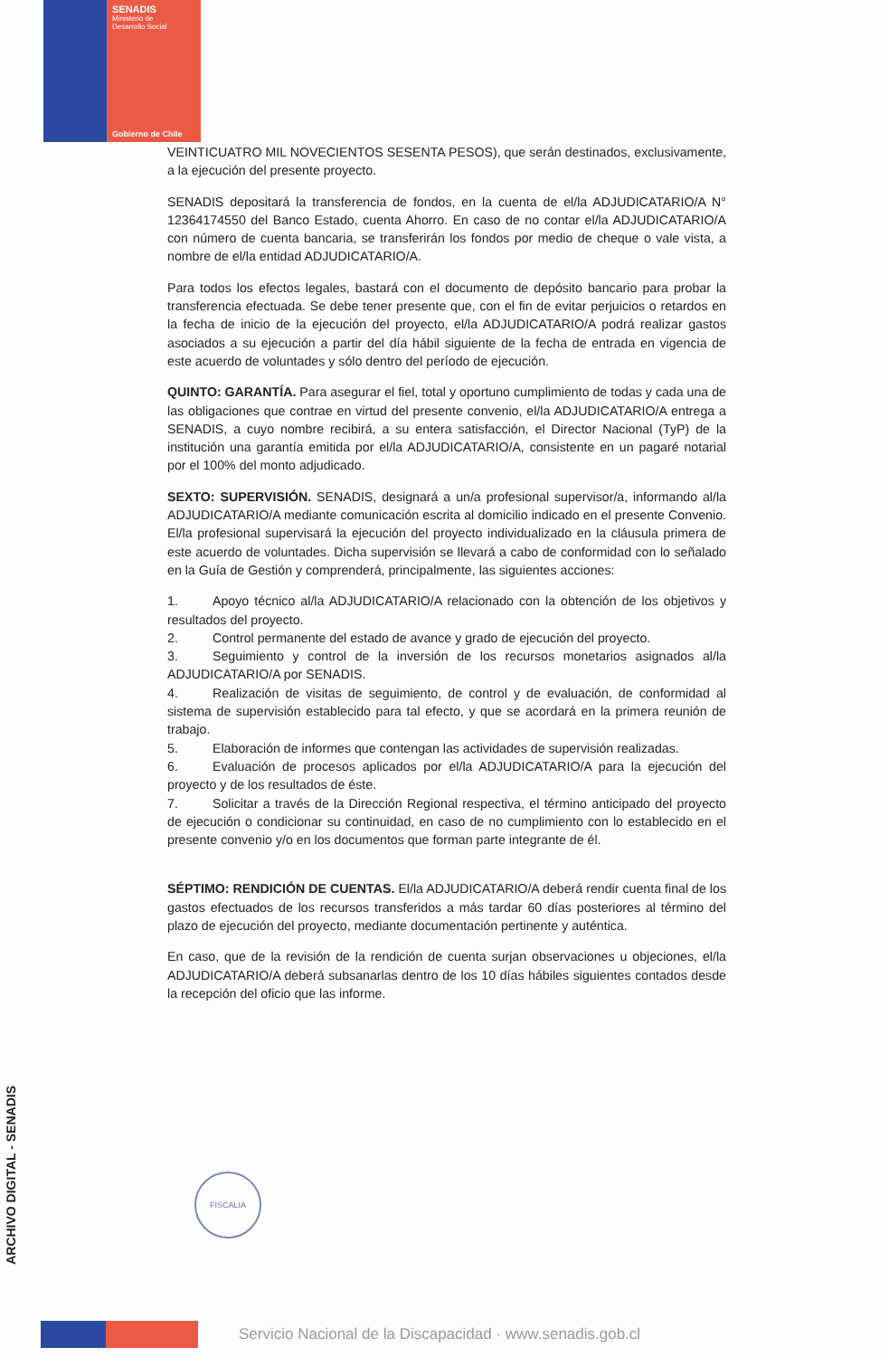SENADIS
Ministerio de
Desarrollo Social
Gobierno de Chile
VEINTICUATRO MIL NOVECIENTOS SESENTA PESOS), que serán destinados, exclusivamente, a la ejecución del presente proyecto.
SENADIS depositará la transferencia de fondos, en la cuenta de el/la ADJUDICATARIO/A N° 12364174550 del Banco Estado, cuenta Ahorro. En caso de no contar el/la ADJUDICATARIO/A con número de cuenta bancaria, se transferirán los fondos por medio de cheque o vale vista, a nombre de el/la entidad ADJUDICATARIO/A.
Para todos los efectos legales, bastará con el documento de depósito bancario para probar la transferencia efectuada. Se debe tener presente que, con el fin de evitar perjuicios o retardos en la fecha de inicio de la ejecución del proyecto, el/la ADJUDICATARIO/A podrá realizar gastos asociados a su ejecución a partir del día hábil siguiente de la fecha de entrada en vigencia de este acuerdo de voluntades y sólo dentro del período de ejecución.
QUINTO: GARANTÍA. Para asegurar el fiel, total y oportuno cumplimiento de todas y cada una de las obligaciones que contrae en virtud del presente convenio, el/la ADJUDICATARIO/A entrega a SENADIS, a cuyo nombre recibirá, a su entera satisfacción, el Director Nacional (TyP) de la institución una garantía emitida por el/la ADJUDICATARIO/A, consistente en un pagaré notarial por el 100% del monto adjudicado.
SEXTO: SUPERVISIÓN. SENADIS, designará a un/a profesional supervisor/a, informando al/la ADJUDICATARIO/A mediante comunicación escrita al domicilio indicado en el presente Convenio. El/la profesional supervisará la ejecución del proyecto individualizado en la cláusula primera de este acuerdo de voluntades. Dicha supervisión se llevará a cabo de conformidad con lo señalado en la Guía de Gestión y comprenderá, principalmente, las siguientes acciones:
1. Apoyo técnico al/la ADJUDICATARIO/A relacionado con la obtención de los objetivos y resultados del proyecto.
2. Control permanente del estado de avance y grado de ejecución del proyecto.
3. Seguimiento y control de la inversión de los recursos monetarios asignados al/la ADJUDICATARIO/A por SENADIS.
4. Realización de visitas de seguimiento, de control y de evaluación, de conformidad al sistema de supervisión establecido para tal efecto, y que se acordará en la primera reunión de trabajo.
5. Elaboración de informes que contengan las actividades de supervisión realizadas.
6. Evaluación de procesos aplicados por el/la ADJUDICATARIO/A para la ejecución del proyecto y de los resultados de éste.
7. Solicitar a través de la Dirección Regional respectiva, el término anticipado del proyecto de ejecución o condicionar su continuidad, en caso de no cumplimiento con lo establecido en el presente convenio y/o en los documentos que forman parte integrante de él.
SÉPTIMO: RENDICIÓN DE CUENTAS. El/la ADJUDICATARIO/A deberá rendir cuenta final de los gastos efectuados de los recursos transferidos a más tardar 60 días posteriores al término del plazo de ejecución del proyecto, mediante documentación pertinente y auténtica.
En caso, que de la revisión de la rendición de cuenta surjan observaciones u objeciones, el/la ADJUDICATARIO/A deberá subsanarlas dentro de los 10 días hábiles siguientes contados desde la recepción del oficio que las informe.
ARCHIVO DIGITAL - SENADIS
FISCALIA
Servicio Nacional de la Discapacidad · www.senadis.gob.cl